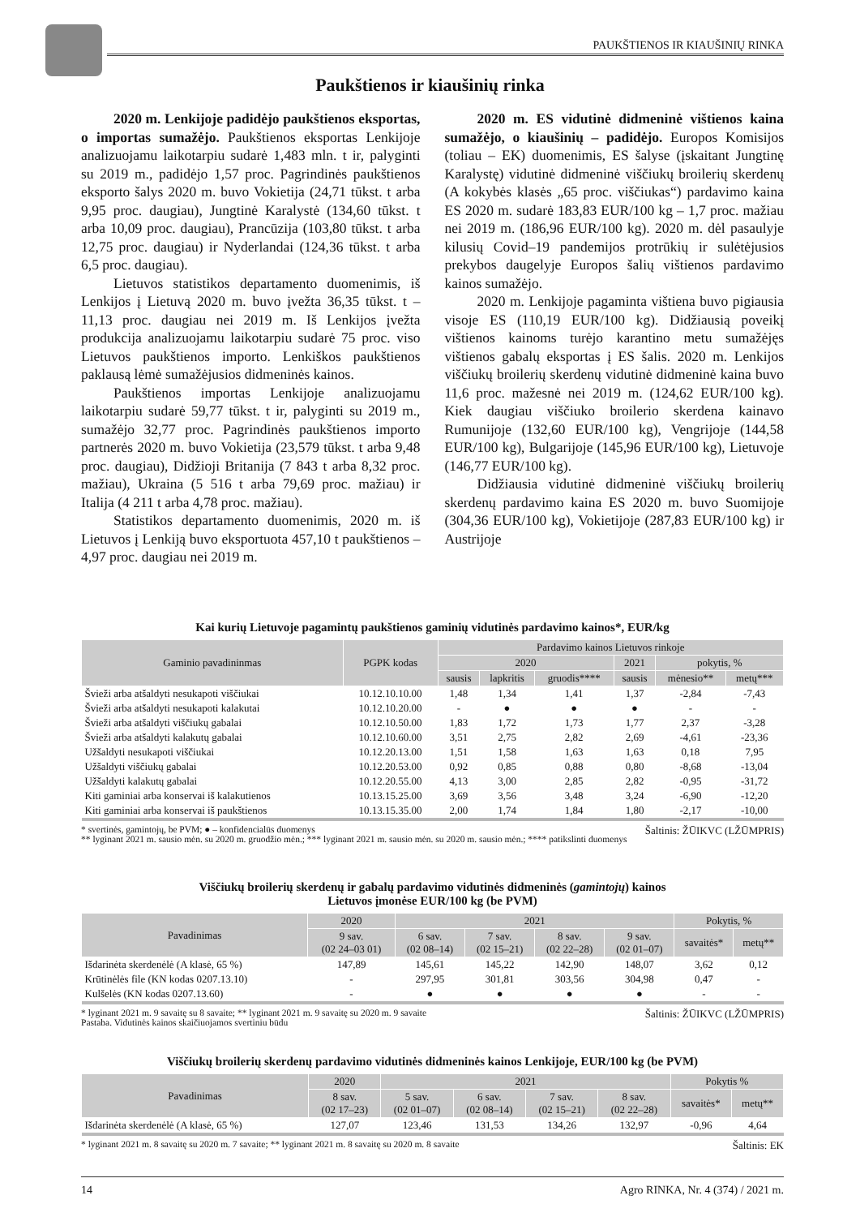PAUKŠTIENOS IR KIAUŠINIŲ RINKA
Paukštienos ir kiaušinių rinka
2020 m. Lenkijoje padidėjo paukštienos eksportas, o importas sumažėjo. Paukštienos eksportas Lenkijoje analizuojamu laikotarpiu sudarė 1,483 mln. t ir, palyginti su 2019 m., padidėjo 1,57 proc. Pagrindinės paukštienos eksporto šalys 2020 m. buvo Vokietija (24,71 tūkst. t arba 9,95 proc. daugiau), Jungtinė Karalystė (134,60 tūkst. t arba 10,09 proc. daugiau), Prancūzija (103,80 tūkst. t arba 12,75 proc. daugiau) ir Nyderlandai (124,36 tūkst. t arba 6,5 proc. daugiau).
Lietuvos statistikos departamento duomenimis, iš Lenkijos į Lietuvą 2020 m. buvo įvežta 36,35 tūkst. t – 11,13 proc. daugiau nei 2019 m. Iš Lenkijos įvežta produkcija analizuojamu laikotarpiu sudarė 75 proc. viso Lietuvos paukštienos importo. Lenkiškos paukštienos paklausą lėmė sumažėjusios didmeninės kainos.
Paukštienos importas Lenkijoje analizuojamu laikotarpiu sudarė 59,77 tūkst. t ir, palyginti su 2019 m., sumažėjo 32,77 proc. Pagrindinės paukštienos importo partnerės 2020 m. buvo Vokietija (23,579 tūkst. t arba 9,48 proc. daugiau), Didžioji Britanija (7 843 t arba 8,32 proc. mažiau), Ukraina (5 516 t arba 79,69 proc. mažiau) ir Italija (4 211 t arba 4,78 proc. mažiau).
Statistikos departamento duomenimis, 2020 m. iš Lietuvos į Lenkiją buvo eksportuota 457,10 t paukštienos – 4,97 proc. daugiau nei 2019 m.
2020 m. ES vidutinė didmeninė vištienos kaina sumažėjo, o kiaušinių – padidėjo. Europos Komisijos (toliau – EK) duomenimis, ES šalyse (įskaitant Jungtinę Karalystę) vidutinė didmeninė viščiukų broilerių skerdenų (A kokybės klasės „65 proc. viščiukas“) pardavimo kaina ES 2020 m. sudarė 183,83 EUR/100 kg – 1,7 proc. mažiau nei 2019 m. (186,96 EUR/100 kg). 2020 m. dėl pasaulyje kilusių Covid–19 pandemijos protrūkių ir sulėtėjusios prekybos daugelyje Europos šalių vištienos pardavimo kainos sumažėjo.
2020 m. Lenkijoje pagaminta vištiena buvo pigiausia visoje ES (110,19 EUR/100 kg). Didžiausią poveikį vištienos kainoms turėjo karantino metu sumažėjęs vištienos gabalų eksportas į ES šalis. 2020 m. Lenkijos viščiukų broilerių skerdenų vidutinė didmeninė kaina buvo 11,6 proc. mažesnė nei 2019 m. (124,62 EUR/100 kg). Kiek daugiau viščiuko broilerio skerdena kainavo Rumunijoje (132,60 EUR/100 kg), Vengrijoje (144,58 EUR/100 kg), Bulgarijoje (145,96 EUR/100 kg), Lietuvoje (146,77 EUR/100 kg).
Didžiausia vidutinė didmeninė viščiukų broilerių skerdenų pardavimo kaina ES 2020 m. buvo Suomijoje (304,36 EUR/100 kg), Vokietijoje (287,83 EUR/100 kg) ir Austrijoje
Kai kurių Lietuvoje pagamintų paukštienos gaminių vidutinės pardavimo kainos*, EUR/kg
| Gaminio pavadininmas | PGPK kodas | Pardavimo kainos Lietuvos rinkoje | | | | | |
| --- | --- | --- | --- | --- | --- | --- | --- |
| | | 2020 | | | 2021 | pokytis, % | |
| | | sausis | lapkritis | gruodis**** | sausis | mėnesio** | metų*** |
| Švieži arba atšaldyti nesukapoti viščiukai | 10.12.10.10.00 | 1,48 | 1,34 | 1,41 | 1,37 | -2,84 | -7,43 |
| Švieži arba atšaldyti nesukapoti kalakutai | 10.12.10.20.00 | - | ● | ● | ● | - | - |
| Švieži arba atšaldyti viščiukų gabalai | 10.12.10.50.00 | 1,83 | 1,72 | 1,73 | 1,77 | 2,37 | -3,28 |
| Švieži arba atšaldyti kalakutų gabalai | 10.12.10.60.00 | 3,51 | 2,75 | 2,82 | 2,69 | -4,61 | -23,36 |
| Užšaldyti nesukapoti viščiukai | 10.12.20.13.00 | 1,51 | 1,58 | 1,63 | 1,63 | 0,18 | 7,95 |
| Užšaldyti viščiukų gabalai | 10.12.20.53.00 | 0,92 | 0,85 | 0,88 | 0,80 | -8,68 | -13,04 |
| Užšaldyti kalakutų gabalai | 10.12.20.55.00 | 4,13 | 3,00 | 2,85 | 2,82 | -0,95 | -31,72 |
| Kiti gaminiai arba konservai iš kalakutienos | 10.13.15.25.00 | 3,69 | 3,56 | 3,48 | 3,24 | -6,90 | -12,20 |
| Kiti gaminiai arba konservai iš paukštienos | 10.13.15.35.00 | 2,00 | 1,74 | 1,84 | 1,80 | -2,17 | -10,00 |
Šaltinis: ŽŪIKVC (LŽŪMPRIS) * svertinės, gamintojų, be PVM; ● – konfidencialūs duomenys
** lyginant 2021 m. sausio mėn. su 2020 m. gruodžio mėn.; *** lyginant 2021 m. sausio mėn. su 2020 m. sausio mėn.; **** patikslinti duomenys
Viščiukų broilerių skerdenų ir gabalų pardavimo vidutinės didmeninės (gamintojų) kainos
Lietuvos įmonėse EUR/100 kg (be PVM)
| Pavadinimas | 2020 | 2021 | | | | Pokytis, % | |
| --- | --- | --- | --- | --- | --- | --- | --- |
| | 9 sav. (02 24–03 01) | 6 sav. (02 08–14) | 7 sav. (02 15–21) | 8 sav. (02 22–28) | 9 sav. (02 01–07) | savaitės* | metų** |
| Išdarinėta skerdenėlė (A klasė, 65 %) | 147,89 | 145,61 | 145,22 | 142,90 | 148,07 | 3,62 | 0,12 |
| Krūtinėlės file (KN kodas 0207.13.10) | - | 297,95 | 301,81 | 303,56 | 304,98 | 0,47 | - |
| Kulšelės (KN kodas 0207.13.60) | - | ● | ● | ● | ● | - | - |
Šaltinis: ŽŪIKVC (LŽŪMPRIS) * lyginant 2021 m. 9 savaitę su 8 savaite; ** lyginant 2021 m. 9 savaitę su 2020 m. 9 savaite
Pastaba. Vidutinės kainos skaičiuojamos svertiniu būdu
Viščiukų broilerių skerdenų pardavimo vidutinės didmeninės kainos Lenkijoje, EUR/100 kg (be PVM)
| Pavadinimas | 2020 | 2021 | | | | Pokytis % | |
| --- | --- | --- | --- | --- | --- | --- | --- |
| | 8 sav. (02 17–23) | 5 sav. (02 01–07) | 6 sav. (02 08–14) | 7 sav. (02 15–21) | 8 sav. (02 22–28) | savaitės* | metų** |
| Išdarinėta skerdenėlė (A klasė, 65 %) | 127,07 | 123,46 | 131,53 | 134,26 | 132,97 | -0,96 | 4,64 |
Šaltinis: EK * lyginant 2021 m. 8 savaitę su 2020 m. 7 savaite; ** lyginant 2021 m. 8 savaitę su 2020 m. 8 savaite
Agro RINKA, Nr. 4 (374) / 2021 m. 14